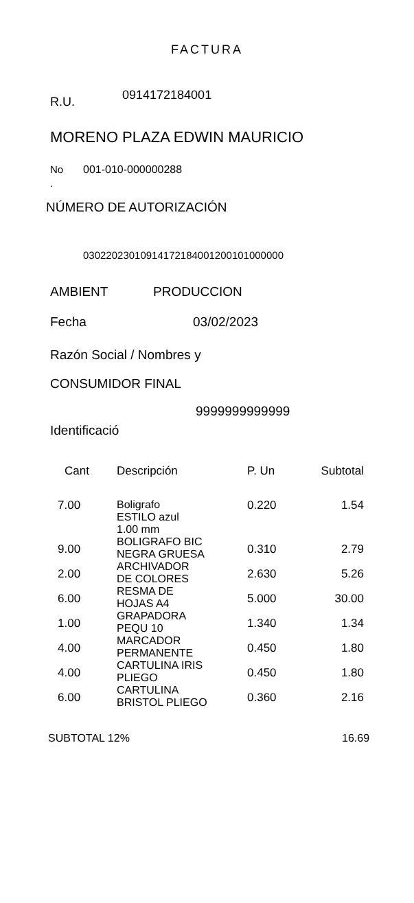FACTURA
R.U. 0914172184001
MORENO PLAZA EDWIN MAURICIO
No
. 001-010-000000288
NÚMERO DE AUTORIZACIÓN
03022023010914172184001200101000000
AMBIENT PRODUCCION
Fecha 03/02/2023
Razón Social / Nombres y
CONSUMIDOR FINAL
9999999999999
Identificació
| Cant | Descripción | P. Un | Subtotal |
| --- | --- | --- | --- |
| 7.00 | Boligrafo ESTILO azul 1.00 mm | 0.220 | 1.54 |
| 9.00 | BOLIGRAFO BIC NEGRA GRUESA | 0.310 | 2.79 |
| 2.00 | ARCHIVADOR DE COLORES | 2.630 | 5.26 |
| 6.00 | RESMA DE HOJAS A4 | 5.000 | 30.00 |
| 1.00 | GRAPADORA PEQU 10 | 1.340 | 1.34 |
| 4.00 | MARCADOR PERMANENTE | 0.450 | 1.80 |
| 4.00 | CARTULINA IRIS PLIEGO | 0.450 | 1.80 |
| 6.00 | CARTULINA BRISTOL PLIEGO | 0.360 | 2.16 |
SUBTOTAL 12% 16.69